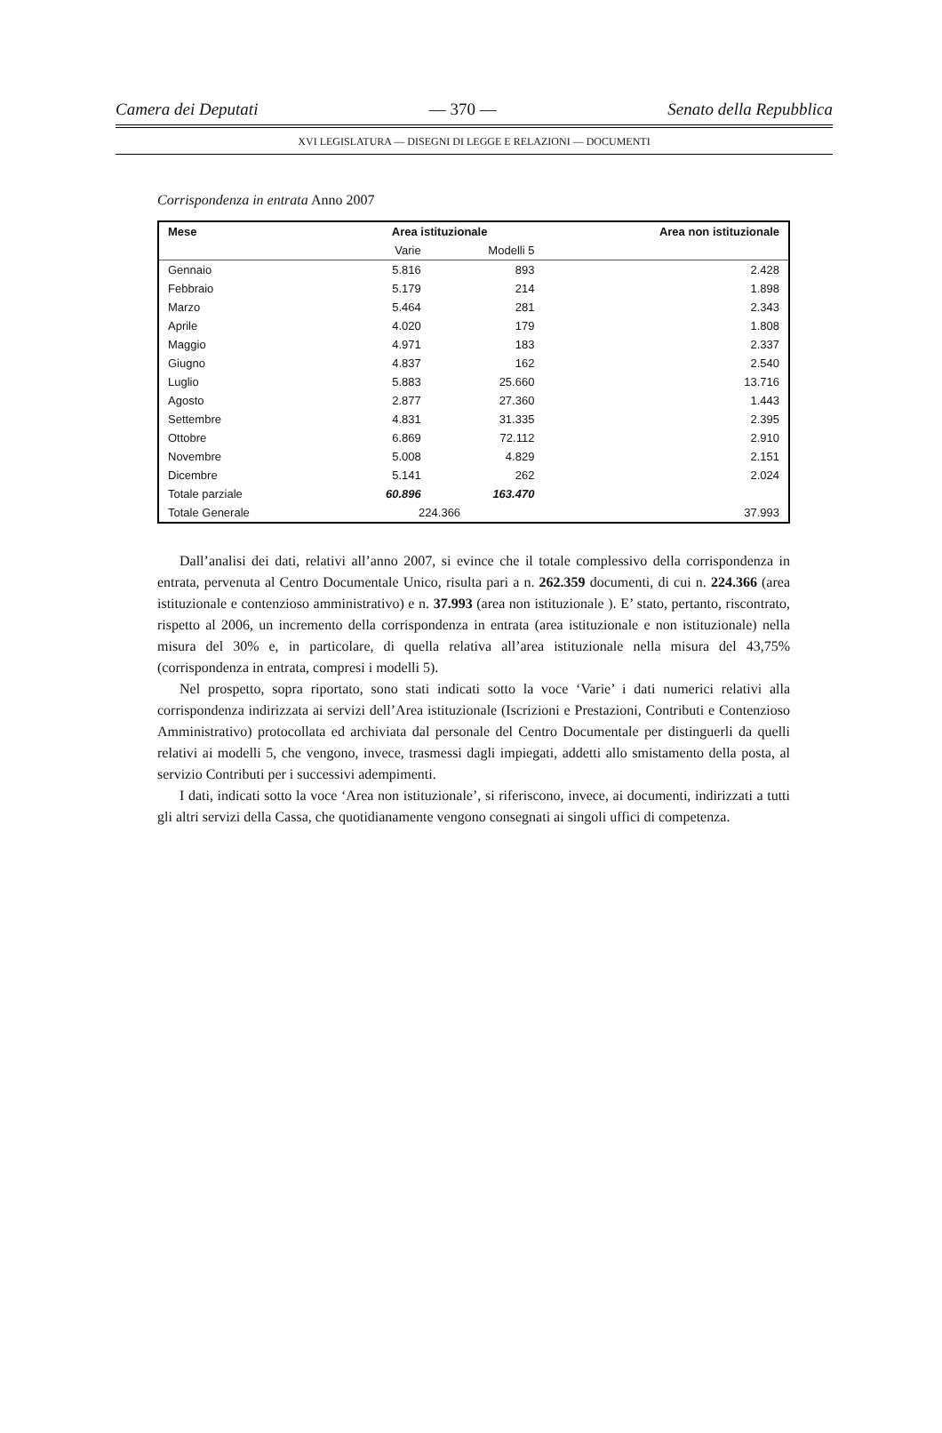Camera dei Deputati — 370 — Senato della Repubblica
XVI LEGISLATURA — DISEGNI DI LEGGE E RELAZIONI — DOCUMENTI
Corrispondenza in entrata Anno 2007
| Mese | Area istituzionale | | Area non istituzionale |
| --- | --- | --- | --- |
| | Varie | Modelli 5 | |
| Gennaio | 5.816 | 893 | 2.428 |
| Febbraio | 5.179 | 214 | 1.898 |
| Marzo | 5.464 | 281 | 2.343 |
| Aprile | 4.020 | 179 | 1.808 |
| Maggio | 4.971 | 183 | 2.337 |
| Giugno | 4.837 | 162 | 2.540 |
| Luglio | 5.883 | 25.660 | 13.716 |
| Agosto | 2.877 | 27.360 | 1.443 |
| Settembre | 4.831 | 31.335 | 2.395 |
| Ottobre | 6.869 | 72.112 | 2.910 |
| Novembre | 5.008 | 4.829 | 2.151 |
| Dicembre | 5.141 | 262 | 2.024 |
| Totale parziale | 60.896 | 163.470 | |
| Totale Generale | 224.366 | | 37.993 |
Dall’analisi dei dati, relativi all’anno 2007, si evince che il totale complessivo della corrispondenza in entrata, pervenuta al Centro Documentale Unico, risulta pari a n. 262.359 documenti, di cui n. 224.366 (area istituzionale e contenzioso amministrativo) e n. 37.993 (area non istituzionale ). E’ stato, pertanto, riscontrato, rispetto al 2006, un incremento della corrispondenza in entrata (area istituzionale e non istituzionale) nella misura del 30% e, in particolare, di quella relativa all’area istituzionale nella misura del 43,75% (corrispondenza in entrata, compresi i modelli 5).
Nel prospetto, sopra riportato, sono stati indicati sotto la voce ‘Varie’ i dati numerici relativi alla corrispondenza indirizzata ai servizi dell’Area istituzionale (Iscrizioni e Prestazioni, Contributi e Contenzioso Amministrativo) protocollata ed archiviata dal personale del Centro Documentale per distinguerli da quelli relativi ai modelli 5, che vengono, invece, trasmessi dagli impiegati, addetti allo smistamento della posta, al servizio Contributi per i successivi adempimenti.
I dati, indicati sotto la voce ‘Area non istituzionale’, si riferiscono, invece, ai documenti, indirizzati a tutti gli altri servizi della Cassa, che quotidianamente vengono consegnati ai singoli uffici di competenza.